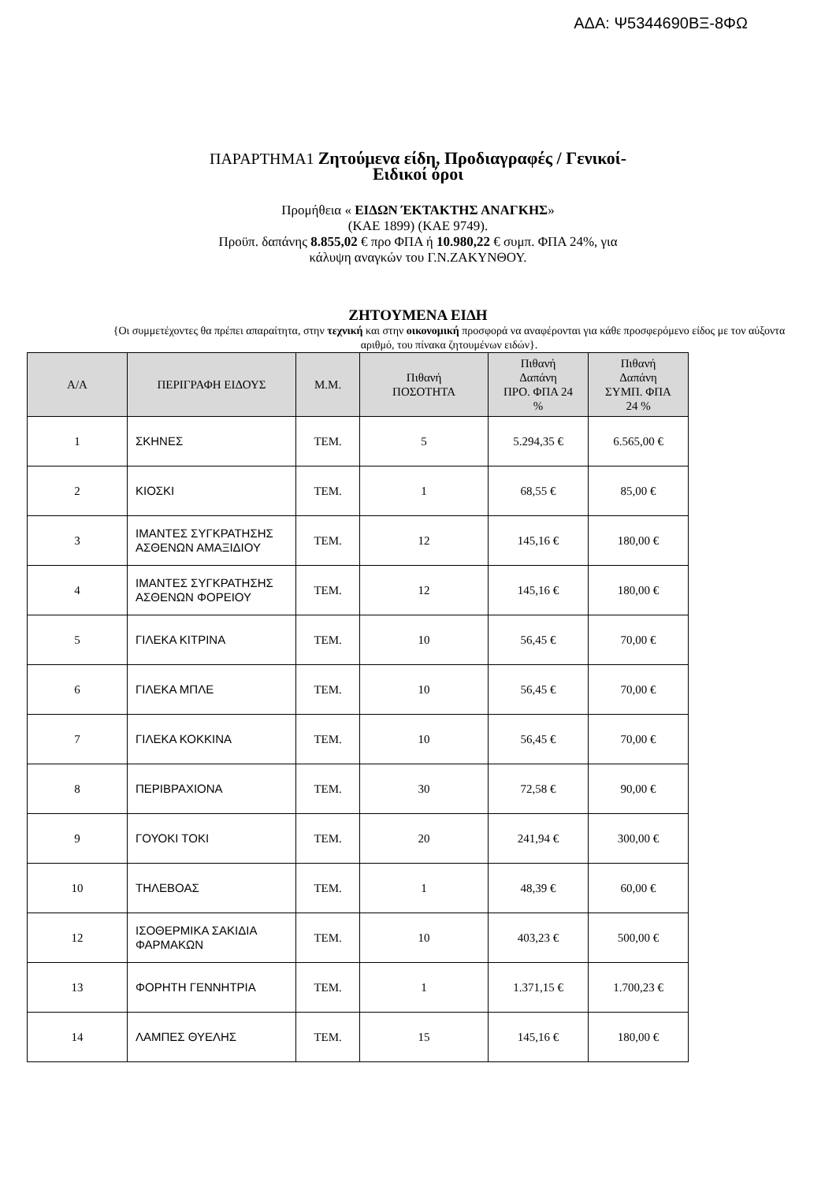ΑΔΑ: Ψ5344690ΒΞ-8ΦΩ
ΠΑΡΑΡΤΗΜΑ1 Ζητούμενα είδη, Προδιαγραφές / Γενικοί-
Ειδικοί όροι
Προμήθεια « ΕΙΔΩΝ ΈΚΤΑΚΤΗΣ ΑΝΑΓΚΗΣ»
(ΚΑΕ 1899) (ΚΑΕ 9749).
Προϋπ. δαπάνης 8.855,02 € προ ΦΠΑ ή 10.980,22 € συμπ. ΦΠΑ 24%, για
κάλυψη αναγκών του Γ.Ν.ΖΑΚΥΝΘΟΥ.
ΖΗΤΟΥΜΕΝΑ ΕΙΔΗ
{Οι συμμετέχοντες θα πρέπει απαραίτητα, στην τεχνική και στην οικονομική προσφορά να αναφέρονται για κάθε προσφερόμενο είδος με τον αύξοντα αριθμό, του πίνακα ζητουμένων ειδών}.
| Α/Α | ΠΕΡΙΓΡΑΦΗ ΕΙΔΟΥΣ | Μ.Μ. | Πιθανή ΠΟΣΟΤΗΤΑ | Πιθανή Δαπάνη ΠΡΟ. ΦΠΑ 24 % | Πιθανή Δαπάνη ΣΥΜΠ. ΦΠΑ 24 % |
| --- | --- | --- | --- | --- | --- |
| 1 | ΣΚΗΝΕΣ | ΤΕΜ. | 5 | 5.294,35 € | 6.565,00 € |
| 2 | ΚΙΟΣΚΙ | ΤΕΜ. | 1 | 68,55 € | 85,00 € |
| 3 | ΙΜΑΝΤΕΣ ΣΥΓΚΡΑΤΗΣΗΣ ΑΣΘΕΝΩΝ ΑΜΑΞΙΔΙΟΥ | ΤΕΜ. | 12 | 145,16 € | 180,00 € |
| 4 | ΙΜΑΝΤΕΣ ΣΥΓΚΡΑΤΗΣΗΣ ΑΣΘΕΝΩΝ ΦΟΡΕΙΟΥ | ΤΕΜ. | 12 | 145,16 € | 180,00 € |
| 5 | ΓΙΛΕΚΑ ΚΙΤΡΙΝΑ | ΤΕΜ. | 10 | 56,45 € | 70,00 € |
| 6 | ΓΙΛΕΚΑ ΜΠΛΕ | ΤΕΜ. | 10 | 56,45 € | 70,00 € |
| 7 | ΓΙΛΕΚΑ ΚΟΚΚΙΝΑ | ΤΕΜ. | 10 | 56,45 € | 70,00 € |
| 8 | ΠΕΡΙΒΡΑΧΙΟΝΑ | ΤΕΜ. | 30 | 72,58 € | 90,00 € |
| 9 | ΓΟΥΟΚΙ ΤΟΚΙ | ΤΕΜ. | 20 | 241,94 € | 300,00 € |
| 10 | ΤΗΛΕΒΟΑΣ | ΤΕΜ. | 1 | 48,39 € | 60,00 € |
| 12 | ΙΣΟΘΕΡΜΙΚΑ ΣΑΚΙΔΙΑ ΦΑΡΜΑΚΩΝ | ΤΕΜ. | 10 | 403,23 € | 500,00 € |
| 13 | ΦΟΡΗΤΗ ΓΕΝΝΗΤΡΙΑ | ΤΕΜ. | 1 | 1.371,15 € | 1.700,23 € |
| 14 | ΛΑΜΠΕΣ ΘΥΕΛΗΣ | ΤΕΜ. | 15 | 145,16 € | 180,00 € |